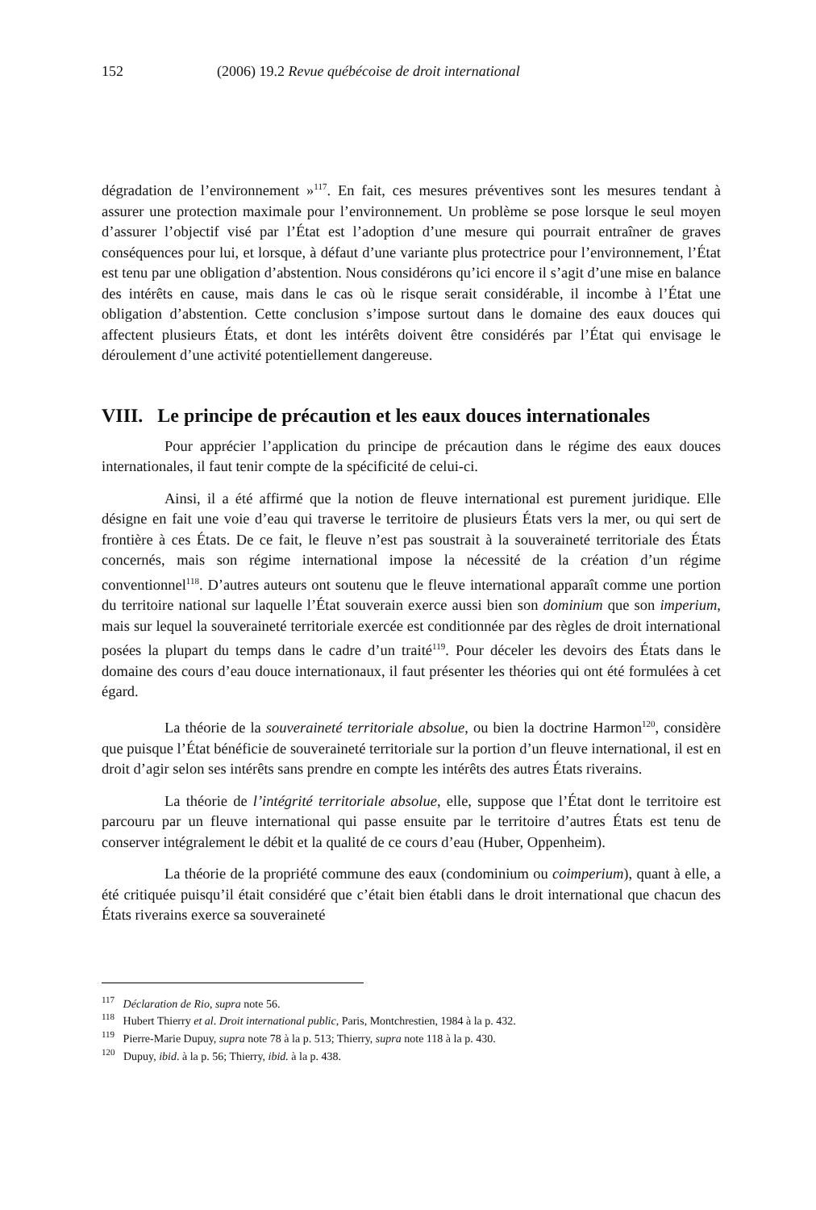152 (2006) 19.2 Revue québécoise de droit international
dégradation de l’environnement »<sup>117</sup>. En fait, ces mesures préventives sont les mesures tendant à assurer une protection maximale pour l’environnement. Un problème se pose lorsque le seul moyen d’assurer l’objectif visé par l’État est l’adoption d’une mesure qui pourrait entraîner de graves conséquences pour lui, et lorsque, à défaut d’une variante plus protectrice pour l’environnement, l’État est tenu par une obligation d’abstention. Nous considérons qu’ici encore il s’agit d’une mise en balance des intérêts en cause, mais dans le cas où le risque serait considérable, il incombe à l’État une obligation d’abstention. Cette conclusion s’impose surtout dans le domaine des eaux douces qui affectent plusieurs États, et dont les intérêts doivent être considérés par l’État qui envisage le déroulement d’une activité potentiellement dangereuse.
VIII. Le principe de précaution et les eaux douces internationales
Pour apprécier l’application du principe de précaution dans le régime des eaux douces internationales, il faut tenir compte de la spécificité de celui-ci.
Ainsi, il a été affirmé que la notion de fleuve international est purement juridique. Elle désigne en fait une voie d’eau qui traverse le territoire de plusieurs États vers la mer, ou qui sert de frontière à ces États. De ce fait, le fleuve n’est pas soustrait à la souveraineté territoriale des États concernés, mais son régime international impose la nécessité de la création d’un régime conventionnel<sup>118</sup>. D’autres auteurs ont soutenu que le fleuve international apparaît comme une portion du territoire national sur laquelle l’État souverain exerce aussi bien son dominium que son imperium, mais sur lequel la souveraineté territoriale exercée est conditionnée par des règles de droit international posées la plupart du temps dans le cadre d’un traité<sup>119</sup>. Pour déceler les devoirs des États dans le domaine des cours d’eau douce internationaux, il faut présenter les théories qui ont été formulées à cet égard.
La théorie de la souveraineté territoriale absolue, ou bien la doctrine Harmon<sup>120</sup>, considère que puisque l’État bénéficie de souveraineté territoriale sur la portion d’un fleuve international, il est en droit d’agir selon ses intérêts sans prendre en compte les intérêts des autres États riverains.
La théorie de l’intégrité territoriale absolue, elle, suppose que l’État dont le territoire est parcouru par un fleuve international qui passe ensuite par le territoire d’autres États est tenu de conserver intégralement le débit et la qualité de ce cours d’eau (Huber, Oppenheim).
La théorie de la propriété commune des eaux (condominium ou coimperium), quant à elle, a été critiquée puisqu’il était considéré que c’était bien établi dans le droit international que chacun des États riverains exerce sa souveraineté
<sup>117</sup> Déclaration de Rio, supra note 56.
<sup>118</sup> Hubert Thierry et al. Droit international public, Paris, Montchrestien, 1984 à la p. 432.
<sup>119</sup> Pierre-Marie Dupuy, supra note 78 à la p. 513; Thierry, supra note 118 à la p. 430.
<sup>120</sup> Dupuy, ibid. à la p. 56; Thierry, ibid. à la p. 438.